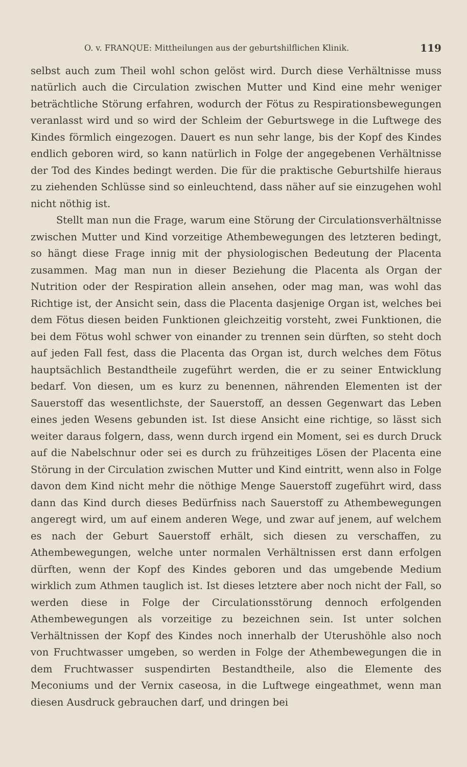O. v. FRANQUE: Mittheilungen aus der geburtshilflichen Klinik. 119
selbst auch zum Theil wohl schon gelöst wird. Durch diese Verhältnisse muss natürlich auch die Circulation zwischen Mutter und Kind eine mehr weniger beträchtliche Störung erfahren, wodurch der Fötus zu Respirationsbewegungen veranlasst wird und so wird der Schleim der Geburtswege in die Luftwege des Kindes förmlich eingezogen. Dauert es nun sehr lange, bis der Kopf des Kindes endlich geboren wird, so kann natürlich in Folge der angegebenen Verhältnisse der Tod des Kindes bedingt werden. Die für die praktische Geburtshilfe hieraus zu ziehenden Schlüsse sind so einleuchtend, dass näher auf sie einzugehen wohl nicht nöthig ist.
Stellt man nun die Frage, warum eine Störung der Circulationsverhältnisse zwischen Mutter und Kind vorzeitige Athembewegungen des letzteren bedingt, so hängt diese Frage innig mit der physiologischen Bedeutung der Placenta zusammen. Mag man nun in dieser Beziehung die Placenta als Organ der Nutrition oder der Respiration allein ansehen, oder mag man, was wohl das Richtige ist, der Ansicht sein, dass die Placenta dasjenige Organ ist, welches bei dem Fötus diesen beiden Funktionen gleichzeitig vorsteht, zwei Funktionen, die bei dem Fötus wohl schwer von einander zu trennen sein dürften, so steht doch auf jeden Fall fest, dass die Placenta das Organ ist, durch welches dem Fötus hauptsächlich Bestandtheile zugeführt werden, die er zu seiner Entwicklung bedarf. Von diesen, um es kurz zu benennen, nährenden Elementen ist der Sauerstoff das wesentlichste, der Sauerstoff, an dessen Gegenwart das Leben eines jeden Wesens gebunden ist. Ist diese Ansicht eine richtige, so lässt sich weiter daraus folgern, dass, wenn durch irgend ein Moment, sei es durch Druck auf die Nabelschnur oder sei es durch zu frühzeitiges Lösen der Placenta eine Störung in der Circulation zwischen Mutter und Kind eintritt, wenn also in Folge davon dem Kind nicht mehr die nöthige Menge Sauerstoff zugeführt wird, dass dann das Kind durch dieses Bedürfniss nach Sauerstoff zu Athembewegungen angeregt wird, um auf einem anderen Wege, und zwar auf jenem, auf welchem es nach der Geburt Sauerstoff erhält, sich diesen zu verschaffen, zu Athembewegungen, welche unter normalen Verhältnissen erst dann erfolgen dürften, wenn der Kopf des Kindes geboren und das umgebende Medium wirklich zum Athmen tauglich ist. Ist dieses letztere aber noch nicht der Fall, so werden diese in Folge der Circulationsstörung dennoch erfolgenden Athembewegungen als vorzeitige zu bezeichnen sein. Ist unter solchen Verhältnissen der Kopf des Kindes noch innerhalb der Uterushöhle also noch von Fruchtwasser umgeben, so werden in Folge der Athembewegungen die in dem Fruchtwasser suspendirten Bestandtheile, also die Elemente des Meconiums und der Vernix caseosa, in die Luftwege eingeathmet, wenn man diesen Ausdruck gebrauchen darf, und dringen bei